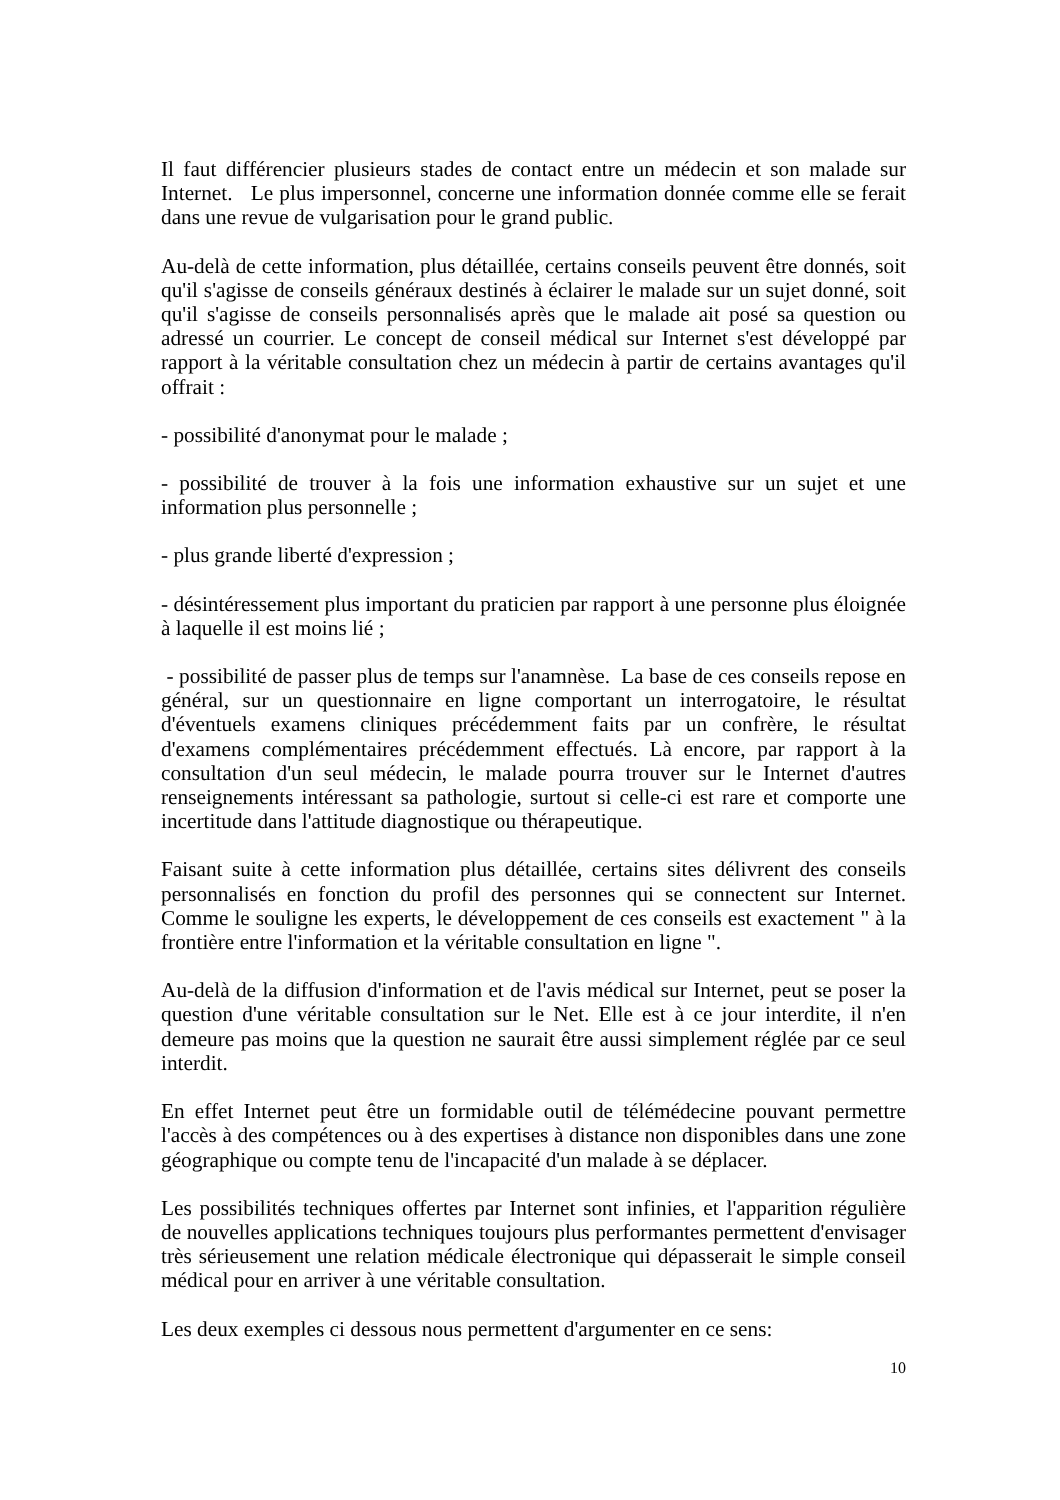Il faut différencier plusieurs stades de contact entre un médecin et son malade sur Internet. Le plus impersonnel, concerne une information donnée comme elle se ferait dans une revue de vulgarisation pour le grand public.
Au-delà de cette information, plus détaillée, certains conseils peuvent être donnés, soit qu'il s'agisse de conseils généraux destinés à éclairer le malade sur un sujet donné, soit qu'il s'agisse de conseils personnalisés après que le malade ait posé sa question ou adressé un courrier. Le concept de conseil médical sur Internet s'est développé par rapport à la véritable consultation chez un médecin à partir de certains avantages qu'il offrait :
- possibilité d'anonymat pour le malade ;
- possibilité de trouver à la fois une information exhaustive sur un sujet et une information plus personnelle ;
- plus grande liberté d'expression ;
- désintéressement plus important du praticien par rapport à une personne plus éloignée à laquelle il est moins lié ;
- possibilité de passer plus de temps sur l'anamnèse. La base de ces conseils repose en général, sur un questionnaire en ligne comportant un interrogatoire, le résultat d'éventuels examens cliniques précédemment faits par un confrère, le résultat d'examens complémentaires précédemment effectués. Là encore, par rapport à la consultation d'un seul médecin, le malade pourra trouver sur le Internet d'autres renseignements intéressant sa pathologie, surtout si celle-ci est rare et comporte une incertitude dans l'attitude diagnostique ou thérapeutique.
Faisant suite à cette information plus détaillée, certains sites délivrent des conseils personnalisés en fonction du profil des personnes qui se connectent sur Internet. Comme le souligne les experts, le développement de ces conseils est exactement " à la frontière entre l'information et la véritable consultation en ligne ".
Au-delà de la diffusion d'information et de l'avis médical sur Internet, peut se poser la question d'une véritable consultation sur le Net. Elle est à ce jour interdite, il n'en demeure pas moins que la question ne saurait être aussi simplement réglée par ce seul interdit.
En effet Internet peut être un formidable outil de télémédecine pouvant permettre l'accès à des compétences ou à des expertises à distance non disponibles dans une zone géographique ou compte tenu de l'incapacité d'un malade à se déplacer.
Les possibilités techniques offertes par Internet sont infinies, et l'apparition régulière de nouvelles applications techniques toujours plus performantes permettent d'envisager très sérieusement une relation médicale électronique qui dépasserait le simple conseil médical pour en arriver à une véritable consultation.
Les deux exemples ci dessous nous permettent d'argumenter en ce sens:
10